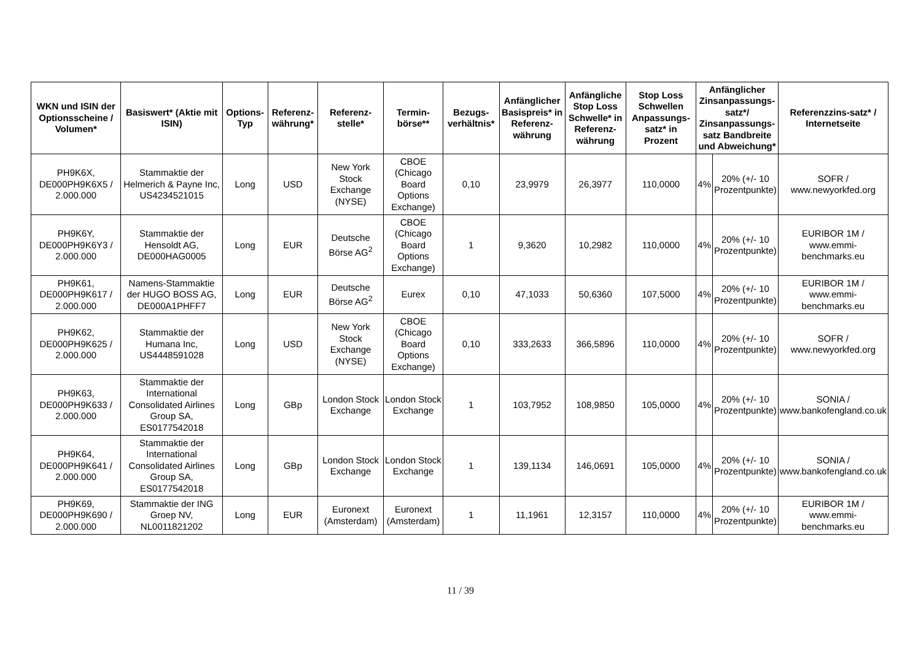| WKN und ISIN der Optionsscheine / Volumen* | Basiswert* (Aktie mit ISIN) | Options-Typ | Referenz-währung* | Referenz-stelle* | Termin-börse** | Bezugs-verhältnis* | Anfänglicher Basispreis* in Referenz-währung | Anfängliche Stop Loss Schwelle* in Referenz-währung | Stop Loss Schwellen Anpassungs-satz* in Prozent | Anfänglicher Zinsanpassungs-satz*/ Zinsanpassungs-satz Bandbreite und Abweichung* | | Referenzzins-satz* / Internetseite |
| --- | --- | --- | --- | --- | --- | --- | --- | --- | --- | --- | --- | --- |
| PH9K6X, DE000PH9K6X5 / 2.000.000 | Stammaktie der Helmerich & Payne Inc, US4234521015 | Long | USD | New York Stock Exchange (NYSE) | CBOE (Chicago Board Options Exchange) | 0,10 | 23,9979 | 26,3977 | 110,0000 | 4% | 20% (+/- 10 Prozentpunkte) | SOFR / www.newyorkfed.org |
| PH9K6Y, DE000PH9K6Y3 / 2.000.000 | Stammaktie der Hensoldt AG, DE000HAG0005 | Long | EUR | Deutsche Börse AG<sup>2</sup> | CBOE (Chicago Board Options Exchange) | 1 | 9,3620 | 10,2982 | 110,0000 | 4% | 20% (+/- 10 Prozentpunkte) | EURIBOR 1M / www.emmi-benchmarks.eu |
| PH9K61, DE000PH9K617 / 2.000.000 | Namens-Stammaktie der HUGO BOSS AG, DE000A1PHFF7 | Long | EUR | Deutsche Börse AG<sup>2</sup> | Eurex | 0,10 | 47,1033 | 50,6360 | 107,5000 | 4% | 20% (+/- 10 Prozentpunkte) | EURIBOR 1M / www.emmi-benchmarks.eu |
| PH9K62, DE000PH9K625 / 2.000.000 | Stammaktie der Humana Inc, US4448591028 | Long | USD | New York Stock Exchange (NYSE) | CBOE (Chicago Board Options Exchange) | 0,10 | 333,2633 | 366,5896 | 110,0000 | 4% | 20% (+/- 10 Prozentpunkte) | SOFR / www.newyorkfed.org |
| PH9K63, DE000PH9K633 / 2.000.000 | Stammaktie der International Consolidated Airlines Group SA, ES0177542018 | Long | GBp | London Stock Exchange | London Stock Exchange | 1 | 103,7952 | 108,9850 | 105,0000 | 4% | 20% (+/- 10 Prozentpunkte) | SONIA / www.bankofengland.co.uk |
| PH9K64, DE000PH9K641 / 2.000.000 | Stammaktie der International Consolidated Airlines Group SA, ES0177542018 | Long | GBp | London Stock Exchange | London Stock Exchange | 1 | 139,1134 | 146,0691 | 105,0000 | 4% | 20% (+/- 10 Prozentpunkte) | SONIA / www.bankofengland.co.uk |
| PH9K69, DE000PH9K690 / 2.000.000 | Stammaktie der ING Groep NV, NL0011821202 | Long | EUR | Euronext (Amsterdam) | Euronext (Amsterdam) | 1 | 11,1961 | 12,3157 | 110,0000 | 4% | 20% (+/- 10 Prozentpunkte) | EURIBOR 1M / www.emmi-benchmarks.eu |
11 / 39